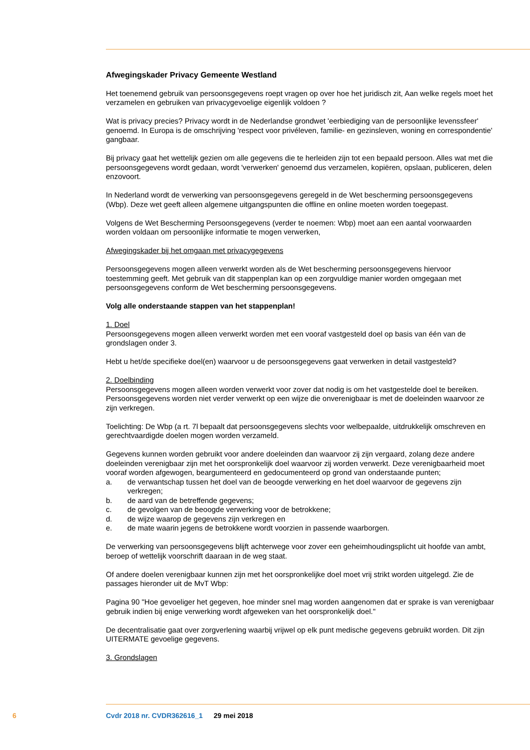Afwegingskader Privacy Gemeente Westland
Het toenemend gebruik van persoonsgegevens roept vragen op over hoe het juridisch zit, Aan welke regels moet het verzamelen en gebruiken van privacygevoelige eigenlijk voldoen ?
Wat is privacy precies? Privacy wordt in de Nederlandse grondwet 'eerbiediging van de persoonlijke levenssfeer' genoemd. In Europa is de omschrijving 'respect voor privéleven, familie- en gezinsleven, woning en correspondentie' gangbaar.
Bij privacy gaat het wettelijk gezien om alle gegevens die te herleiden zijn tot een bepaald persoon. Alles wat met die persoonsgegevens wordt gedaan, wordt 'verwerken' genoemd dus verzamelen, kopiëren, opslaan, publiceren, delen enzovoort.
In Nederland wordt de verwerking van persoonsgegevens geregeld in de Wet bescherming persoonsgegevens (Wbp). Deze wet geeft alleen algemene uitgangspunten die offline en online moeten worden toegepast.
Volgens de Wet Bescherming Persoonsgegevens (verder te noemen: Wbp) moet aan een aantal voorwaarden worden voldaan om persoonlijke informatie te mogen verwerken,
Afwegingskader bij het omgaan met privacygegevens
Persoonsgegevens mogen alleen verwerkt worden als de Wet bescherming persoonsgegevens hiervoor toestemming geeft. Met gebruik van dit stappenplan kan op een zorgvuldige manier worden omgegaan met persoonsgegevens conform de Wet bescherming persoonsgegevens.
Volg alle onderstaande stappen van het stappenplan!
1. Doel
Persoonsgegevens mogen alleen verwerkt worden met een vooraf vastgesteld doel op basis van één van de grondslagen onder 3.
Hebt u het/de specifieke doel(en) waarvoor u de persoonsgegevens gaat verwerken in detail vastgesteld?
2. Doelbinding
Persoonsgegevens mogen alleen worden verwerkt voor zover dat nodig is om het vastgestelde doel te bereiken. Persoonsgegevens worden niet verder verwerkt op een wijze die onverenigbaar is met de doeleinden waarvoor ze zijn verkregen.
Toelichting: De Wbp (a rt. 7l bepaalt dat persoonsgegevens slechts voor welbepaalde, uitdrukkelijk omschreven en gerechtvaardigde doelen mogen worden verzameld.
Gegevens kunnen worden gebruikt voor andere doeleinden dan waarvoor zij zijn vergaard, zolang deze andere doeleinden verenigbaar zijn met het oorspronkelijk doel waarvoor zij worden verwerkt. Deze verenigbaarheid moet vooraf worden afgewogen, beargumenteerd en gedocumenteerd op grond van onderstaande punten;
a. de verwantschap tussen het doel van de beoogde verwerking en het doel waarvoor de gegevens zijn verkregen;
b. de aard van de betreffende gegevens;
c. de gevolgen van de beoogde verwerking voor de betrokkene;
d. de wijze waarop de gegevens zijn verkregen en
e. de mate waarin jegens de betrokkene wordt voorzien in passende waarborgen.
De verwerking van persoonsgegevens blijft achterwege voor zover een geheimhoudingsplicht uit hoofde van ambt, beroep of wettelijk voorschrift daaraan in de weg staat.
Of andere doelen verenigbaar kunnen zijn met het oorspronkelijke doel moet vrij strikt worden uitgelegd. Zie de passages hieronder uit de MvT Wbp:
Pagina 90 "Hoe gevoeliger het gegeven, hoe minder snel mag worden aangenomen dat er sprake is van verenigbaar gebruik indien bij enige verwerking wordt afgeweken van het oorspronkelijk doel."
De decentralisatie gaat over zorgverlening waarbij vrijwel op elk punt medische gegevens gebruikt worden. Dit zijn UITERMATE gevoelige gegevens.
3. Grondslagen
6 Cvdr 2018 nr. CVDR362616_1 29 mei 2018